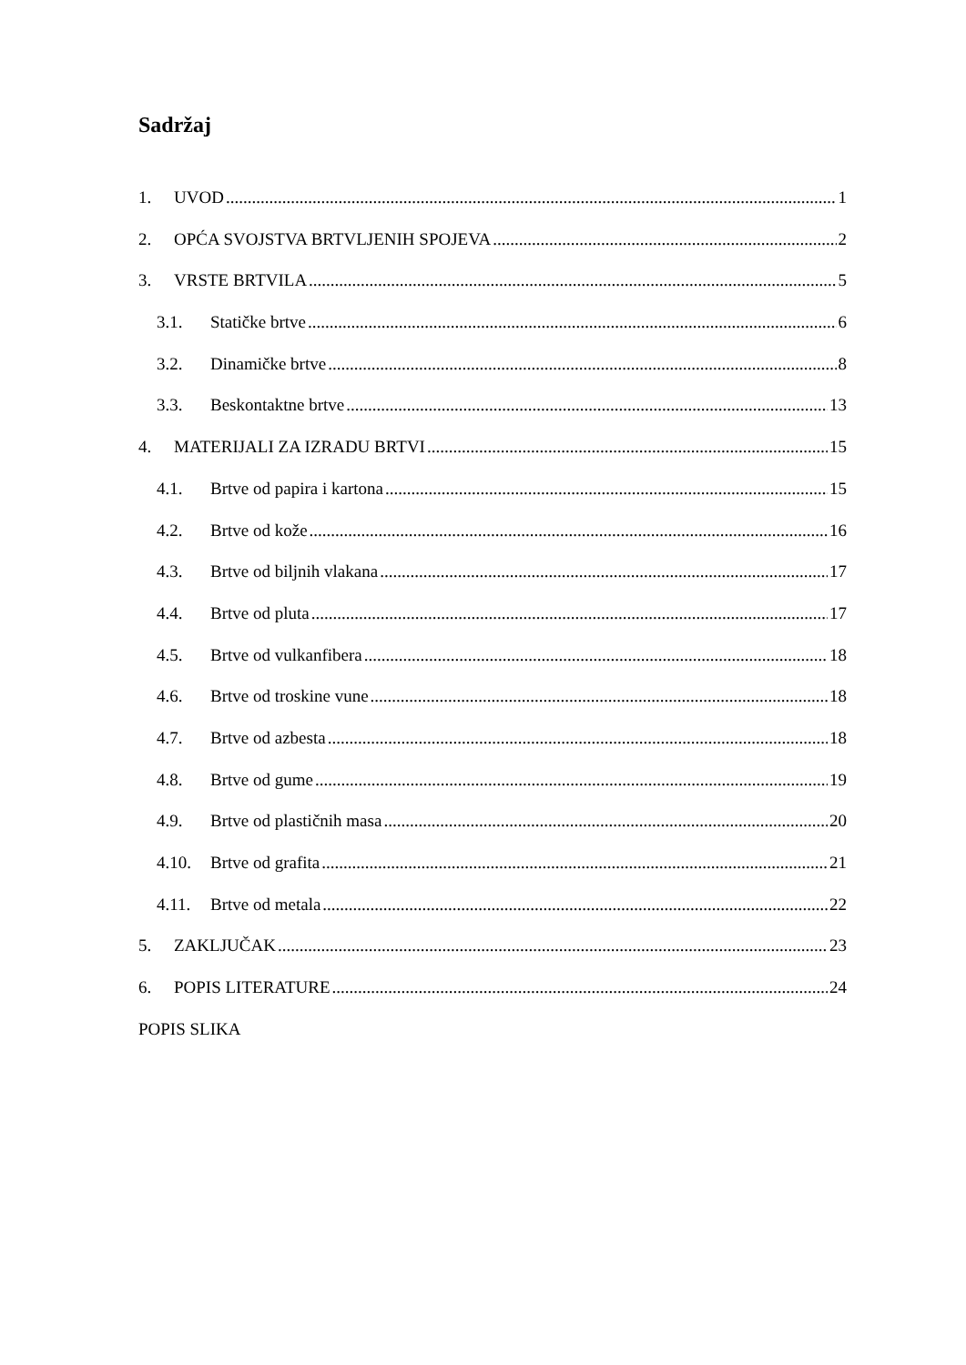Sadržaj
1. UVOD 1
2. OPĆA SVOJSTVA BRTVLJENIH SPOJEVA 2
3. VRSTE BRTVILA 5
3.1. Statičke brtve 6
3.2. Dinamičke brtve 8
3.3. Beskontaktne brtve 13
4. MATERIJALI ZA IZRADU BRTVI 15
4.1. Brtve od papira i kartona 15
4.2. Brtve od kože 16
4.3. Brtve od biljnih vlakana 17
4.4. Brtve od pluta 17
4.5. Brtve od vulkanfibera 18
4.6. Brtve od troskine vune 18
4.7. Brtve od azbesta 18
4.8. Brtve od gume 19
4.9. Brtve od plastičnih masa 20
4.10. Brtve od grafita 21
4.11. Brtve od metala 22
5. ZAKLJUČAK 23
6. POPIS LITERATURE 24
POPIS SLIKA